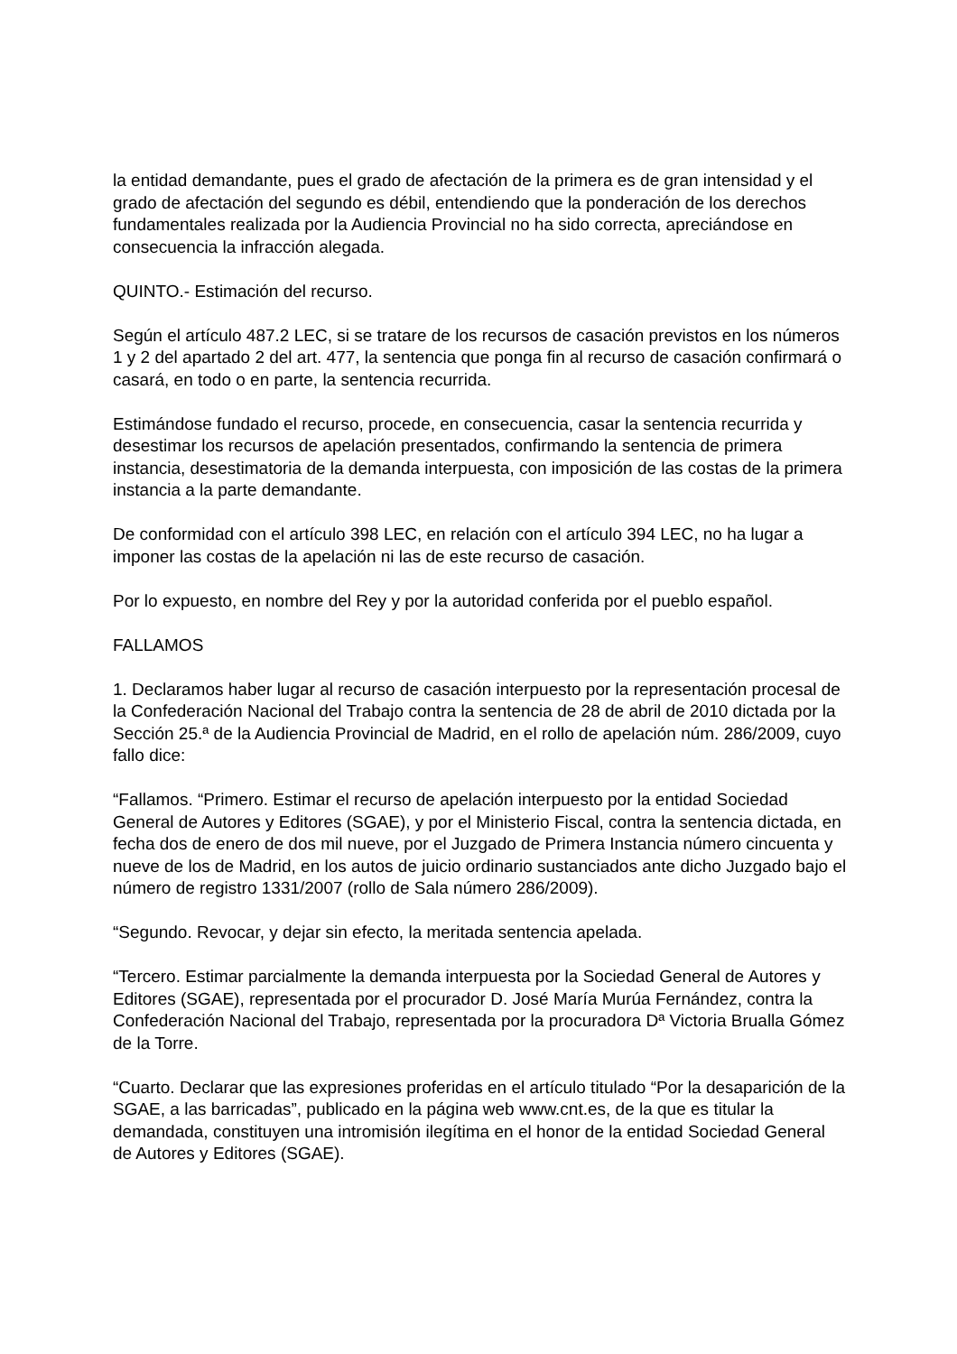la entidad demandante, pues el grado de afectación de la primera es de gran intensidad y el grado de afectación del segundo es débil, entendiendo que la ponderación de los derechos fundamentales realizada por la Audiencia Provincial no ha sido correcta, apreciándose en consecuencia la infracción alegada.
QUINTO.- Estimación del recurso.
Según el artículo 487.2 LEC, si se tratare de los recursos de casación previstos en los números 1 y 2 del apartado 2 del art. 477, la sentencia que ponga fin al recurso de casación confirmará o casará, en todo o en parte, la sentencia recurrida.
Estimándose fundado el recurso, procede, en consecuencia, casar la sentencia recurrida y desestimar los recursos de apelación presentados, confirmando la sentencia de primera instancia, desestimatoria de la demanda interpuesta, con imposición de las costas de la primera instancia a la parte demandante.
De conformidad con el artículo 398 LEC, en relación con el artículo 394 LEC, no ha lugar a imponer las costas de la apelación ni las de este recurso de casación.
Por lo expuesto, en nombre del Rey y por la autoridad conferida por el pueblo español.
FALLAMOS
1. Declaramos haber lugar al recurso de casación interpuesto por la representación procesal de la Confederación Nacional del Trabajo contra la sentencia de 28 de abril de 2010 dictada por la Sección 25.ª de la Audiencia Provincial de Madrid, en el rollo de apelación núm. 286/2009, cuyo fallo dice:
“Fallamos. “Primero. Estimar el recurso de apelación interpuesto por la entidad Sociedad General de Autores y Editores (SGAE), y por el Ministerio Fiscal, contra la sentencia dictada, en fecha dos de enero de dos mil nueve, por el Juzgado de Primera Instancia número cincuenta y nueve de los de Madrid, en los autos de juicio ordinario sustanciados ante dicho Juzgado bajo el número de registro 1331/2007 (rollo de Sala número 286/2009).
“Segundo. Revocar, y dejar sin efecto, la meritada sentencia apelada.
“Tercero. Estimar parcialmente la demanda interpuesta por la Sociedad General de Autores y Editores (SGAE), representada por el procurador D. José María Murúa Fernández, contra la Confederación Nacional del Trabajo, representada por la procuradora Dª Victoria Brualla Gómez de la Torre.
“Cuarto. Declarar que las expresiones proferidas en el artículo titulado “Por la desaparición de la SGAE, a las barricadas”, publicado en la página web www.cnt.es, de la que es titular la demandada, constituyen una intromisión ilegítima en el honor de la entidad Sociedad General de Autores y Editores (SGAE).